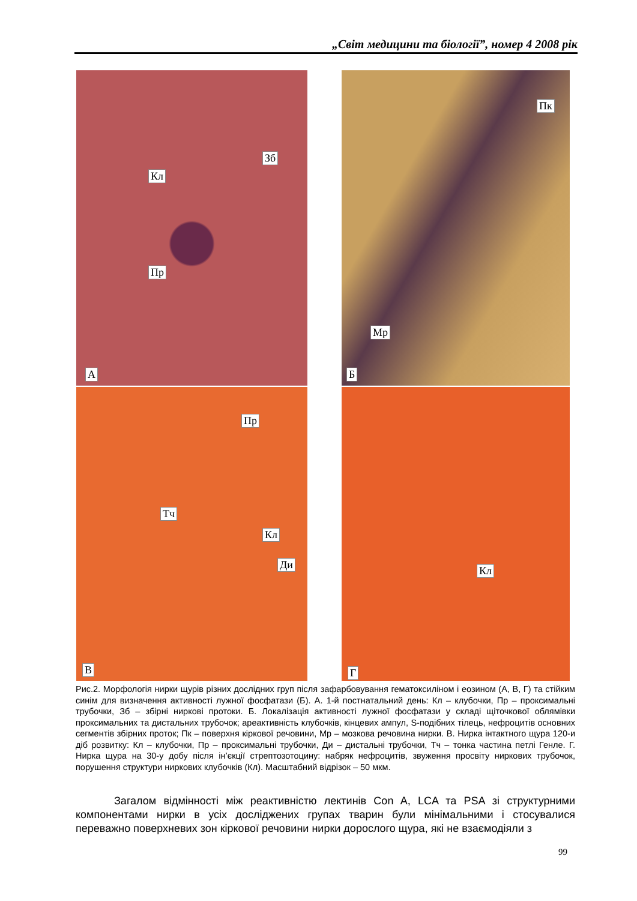„Світ медицини та біології”, номер 4 2008 рік
Кл
Зб
Пр
А
Пк
Мр
Б
Пр
Тч
Кл
Ди
В
Кл
Г
Рис.2. Морфологія нирки щурів різних дослідних груп після зафарбовування гематоксиліном і еозином (А, В, Г) та стійким синім для визначення активності лужної фосфатази (Б). А. 1-й постнатальний день: Кл – клубочки, Пр – проксимальні трубочки, Зб – збірні ниркові протоки. Б. Локалізація активності лужної фосфатази у складі щіточкової облямівки проксимальних та дистальних трубочок; ареактивність клубочків, кінцевих ампул, S-подібних тілець, нефроцитів основних сегментів збірних проток; Пк – поверхня кіркової речовини, Мр – мозкова речовина нирки. В. Нирка інтактного щура 120-и діб розвитку: Кл – клубочки, Пр – проксимальні трубочки, Ди – дистальні трубочки, Тч – тонка частина петлі Генле. Г. Нирка щура на 30-у добу після ін’єкції стрептозотоцину: набряк нефроцитів, звуження просвіту ниркових трубочок, порушення структури ниркових клубочків (Кл). Масштабний відрізок – 50 мкм.
Загалом відмінності між реактивністю лектинів Con A, LCA та PSA зі структурними компонентами нирки в усіх досліджених групах тварин були мінімальними і стосувалися переважно поверхневих зон кіркової речовини нирки дорослого щура, які не взаємодіяли з
99